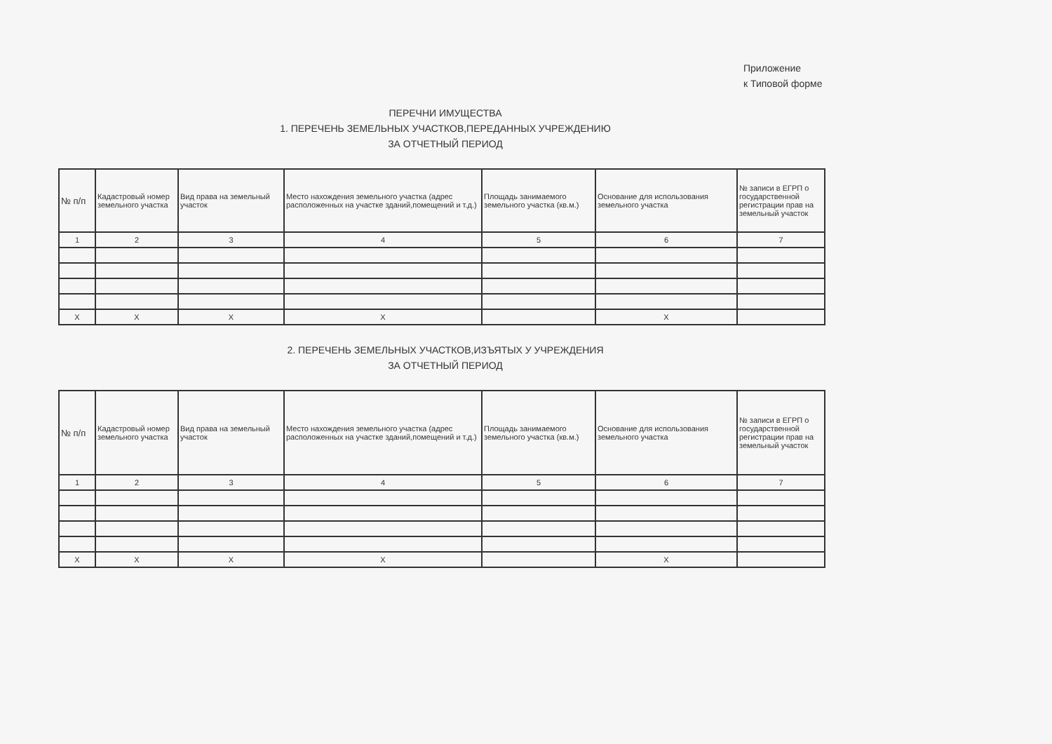Приложение
к Типовой форме
ПЕРЕЧНИ ИМУЩЕСТВА
1. ПЕРЕЧЕНЬ ЗЕМЕЛЬНЫХ УЧАСТКОВ,ПЕРЕДАННЫХ УЧРЕЖДЕНИЮ
ЗА ОТЧЕТНЫЙ ПЕРИОД
| № п/п | Кадастровый номер земельного участка | Вид права на земельный участок | Место нахождения земельного участка (адрес расположенных на участке зданий,помещений и т.д.) | Площадь занимаемого земельного участка (кв.м.) | Основание для использования земельного участка | № записи в ЕГРП о государственной регистрации прав на земельный участок |
| --- | --- | --- | --- | --- | --- | --- |
| 1 | 2 | 3 | 4 | 5 | 6 | 7 |
| Х | Х | Х | Х | | Х | |
2. ПЕРЕЧЕНЬ ЗЕМЕЛЬНЫХ УЧАСТКОВ,ИЗЪЯТЫХ У УЧРЕЖДЕНИЯ
ЗА ОТЧЕТНЫЙ ПЕРИОД
| № п/п | Кадастровый номер земельного участка | Вид права на земельный участок | Место нахождения земельного участка (адрес расположенных на участке зданий,помещений и т.д.) | Площадь занимаемого земельного участка (кв.м.) | Основание для использования земельного участка | № записи в ЕГРП о государственной регистрации прав на земельный участок |
| --- | --- | --- | --- | --- | --- | --- |
| 1 | 2 | 3 | 4 | 5 | 6 | 7 |
| Х | Х | Х | Х | | Х | |